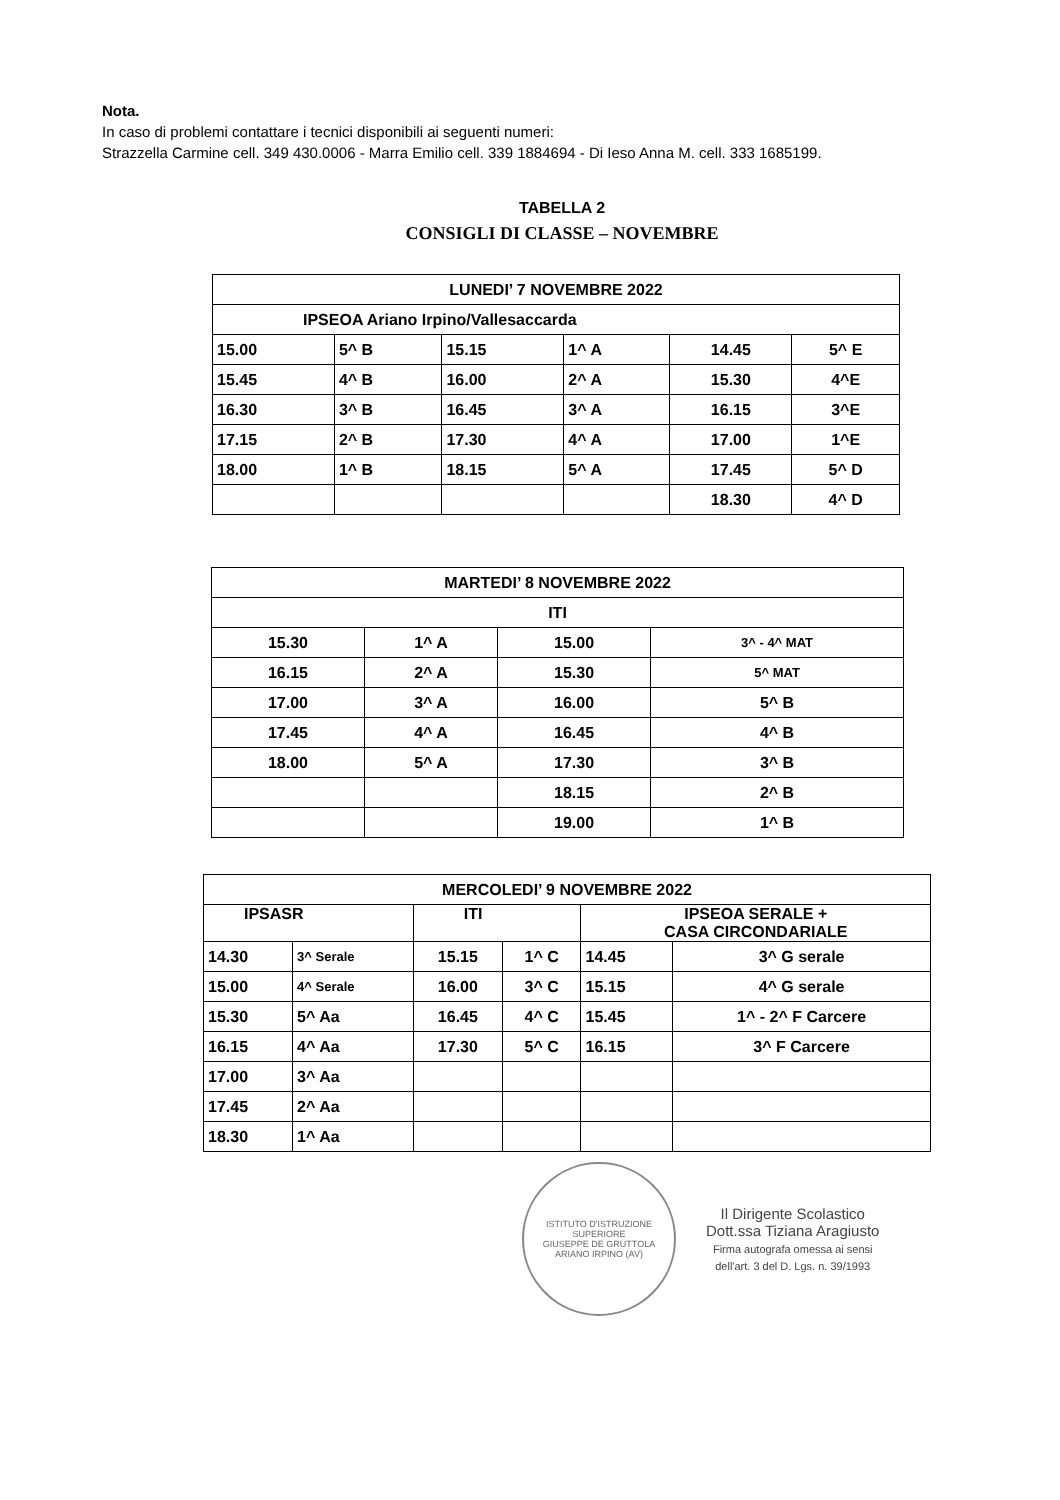Nota.
In caso di problemi contattare i tecnici disponibili ai seguenti numeri:
Strazzella Carmine cell. 349 430.0006 - Marra Emilio cell. 339 1884694 - Di Ieso Anna M. cell. 333 1685199.
TABELLA 2
CONSIGLI DI CLASSE – NOVEMBRE
| LUNEDI’ 7 NOVEMBRE 2022 | | | | | |
| IPSEOA Ariano Irpino/Vallesaccarda | | | | | |
| 15.00 | 5^ B | 15.15 | 1^ A | 14.45 | 5^ E |
| 15.45 | 4^ B | 16.00 | 2^ A | 15.30 | 4^E |
| 16.30 | 3^ B | 16.45 | 3^ A | 16.15 | 3^E |
| 17.15 | 2^ B | 17.30 | 4^ A | 17.00 | 1^E |
| 18.00 | 1^ B | 18.15 | 5^ A | 17.45 | 5^ D |
| | | | | 18.30 | 4^ D |
| MARTEDI’ 8 NOVEMBRE 2022 | | | |
| ITI | | | |
| 15.30 | 1^ A | 15.00 | 3^ - 4^ MAT |
| 16.15 | 2^ A | 15.30 | 5^ MAT |
| 17.00 | 3^ A | 16.00 | 5^ B |
| 17.45 | 4^ A | 16.45 | 4^ B |
| 18.00 | 5^ A | 17.30 | 3^ B |
| | | 18.15 | 2^ B |
| | | 19.00 | 1^ B |
| MERCOLEDI’ 9 NOVEMBRE 2022 | | | | | |
| IPSASR | | ITI | | IPSEOA SERALE + CASA CIRCONDARIALE | |
| 14.30 | 3^ Serale | 15.15 | 1^ C | 14.45 | 3^ G serale |
| 15.00 | 4^ Serale | 16.00 | 3^ C | 15.15 | 4^ G serale |
| 15.30 | 5^ Aa | 16.45 | 4^ C | 15.45 | 1^ - 2^ F Carcere |
| 16.15 | 4^ Aa | 17.30 | 5^ C | 16.15 | 3^ F Carcere |
| 17.00 | 3^ Aa | | | | |
| 17.45 | 2^ Aa | | | | |
| 18.30 | 1^ Aa | | | | |
ISTITUTO D'ISTRUZIONE SUPERIORE
GIUSEPPE DE GRUTTOLA
ARIANO IRPINO (AV)
Il Dirigente Scolastico
Dott.ssa Tiziana Aragiusto
Firma autografa omessa ai sensi
dell'art. 3 del D. Lgs. n. 39/1993